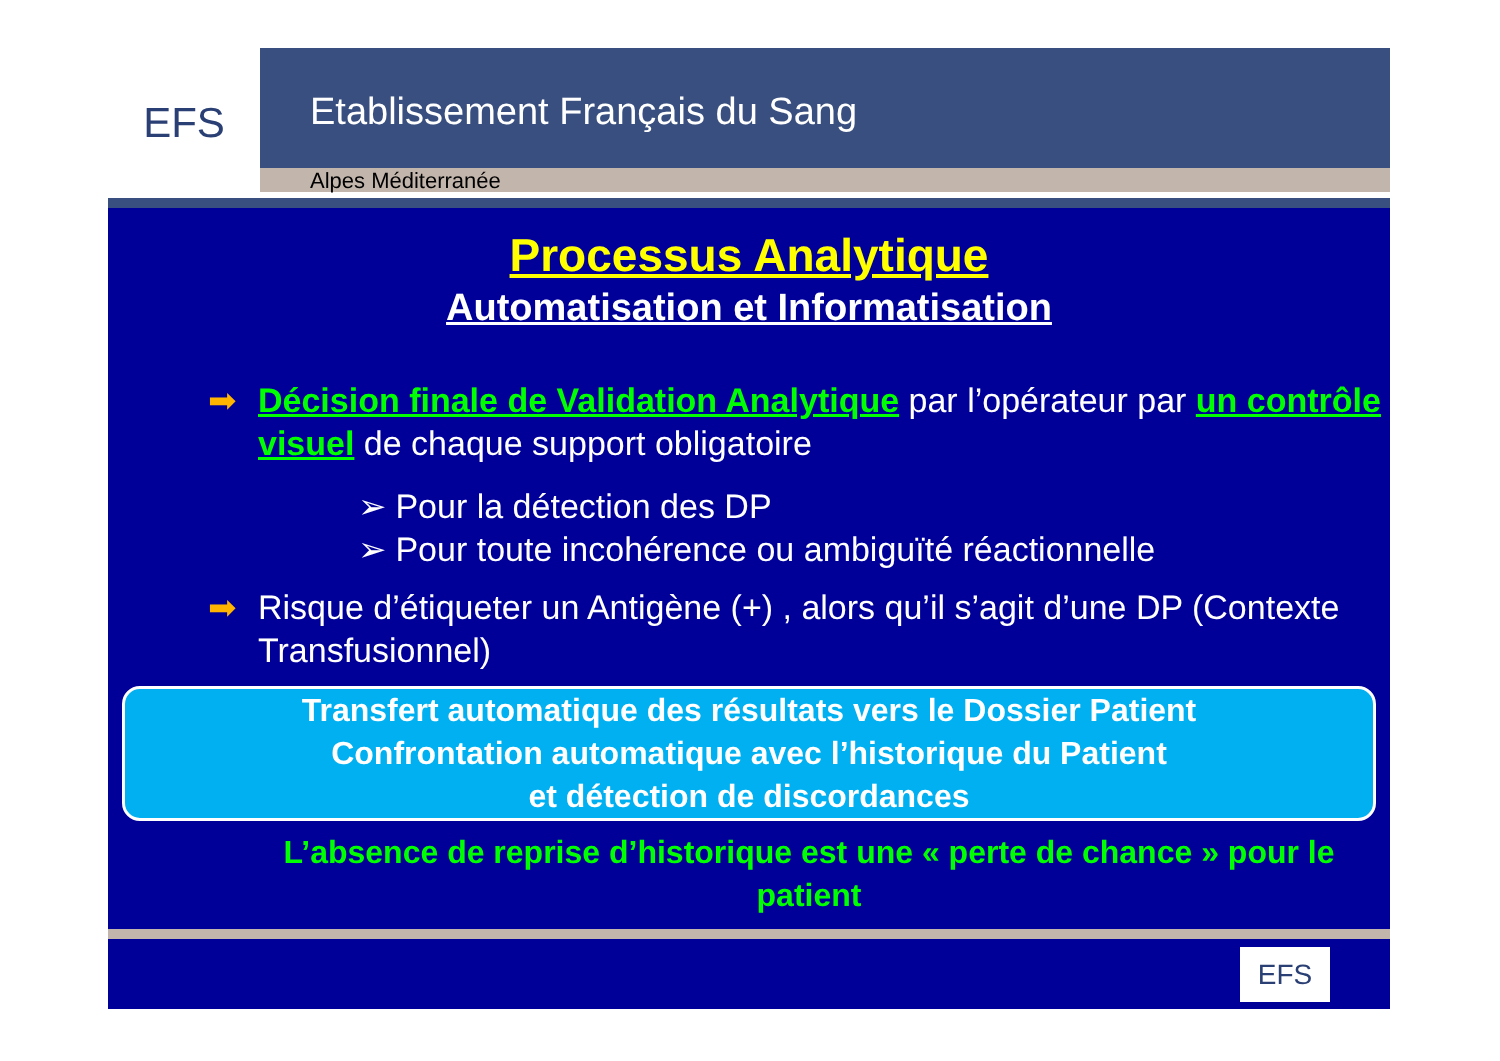EFS
Etablissement Français du Sang
Alpes Méditerranée
Processus Analytique
Automatisation et Informatisation
➡ Décision finale de Validation Analytique par l’opérateur par un contrôle visuel de chaque support obligatoire
➢ Pour la détection des DP
➢ Pour toute incohérence ou ambiguïté réactionnelle
➡ Risque d’étiqueter un Antigène (+) , alors qu’il s’agit d’une DP (Contexte Transfusionnel)
Transfert automatique des résultats vers le Dossier Patient
Confrontation automatique avec l’historique du Patient
et détection de discordances
L’absence de reprise d’historique est une « perte de chance » pour le patient
EFS